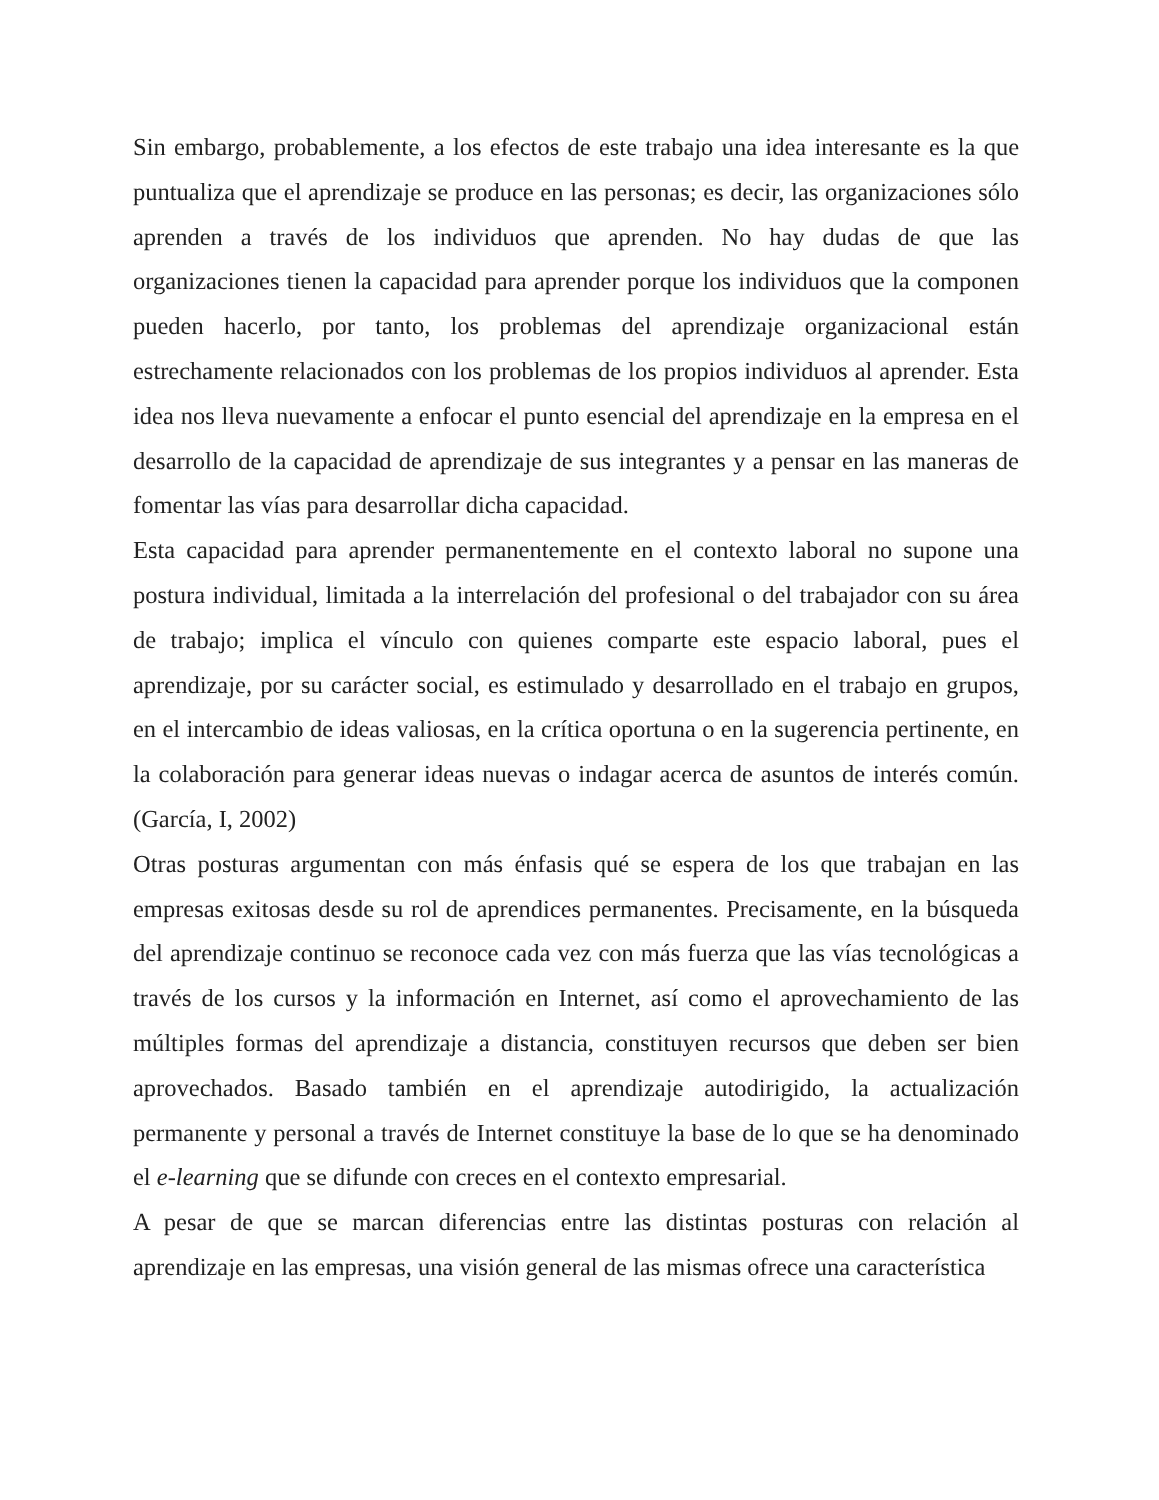Sin embargo, probablemente, a los efectos de este trabajo una idea interesante es la que puntualiza que el aprendizaje se produce en las personas; es decir, las organizaciones sólo aprenden a través de los individuos que aprenden. No hay dudas de que las organizaciones tienen la capacidad para aprender porque los individuos que la componen pueden hacerlo, por tanto, los problemas del aprendizaje organizacional están estrechamente relacionados con los problemas de los propios individuos al aprender. Esta idea nos lleva nuevamente a enfocar el punto esencial del aprendizaje en la empresa en el desarrollo de la capacidad de aprendizaje de sus integrantes y a pensar en las maneras de fomentar las vías para desarrollar dicha capacidad.
Esta capacidad para aprender permanentemente en el contexto laboral no supone una postura individual, limitada a la interrelación del profesional o del trabajador con su área de trabajo; implica el vínculo con quienes comparte este espacio laboral, pues el aprendizaje, por su carácter social, es estimulado y desarrollado en el trabajo en grupos, en el intercambio de ideas valiosas, en la crítica oportuna o en la sugerencia pertinente, en la colaboración para generar ideas nuevas o indagar acerca de asuntos de interés común. (García, I, 2002)
Otras posturas argumentan con más énfasis qué se espera de los que trabajan en las empresas exitosas desde su rol de aprendices permanentes. Precisamente, en la búsqueda del aprendizaje continuo se reconoce cada vez con más fuerza que las vías tecnológicas a través de los cursos y la información en Internet, así como el aprovechamiento de las múltiples formas del aprendizaje a distancia, constituyen recursos que deben ser bien aprovechados. Basado también en el aprendizaje autodirigido, la actualización permanente y personal a través de Internet constituye la base de lo que se ha denominado el e-learning que se difunde con creces en el contexto empresarial.
A pesar de que se marcan diferencias entre las distintas posturas con relación al aprendizaje en las empresas, una visión general de las mismas ofrece una característica